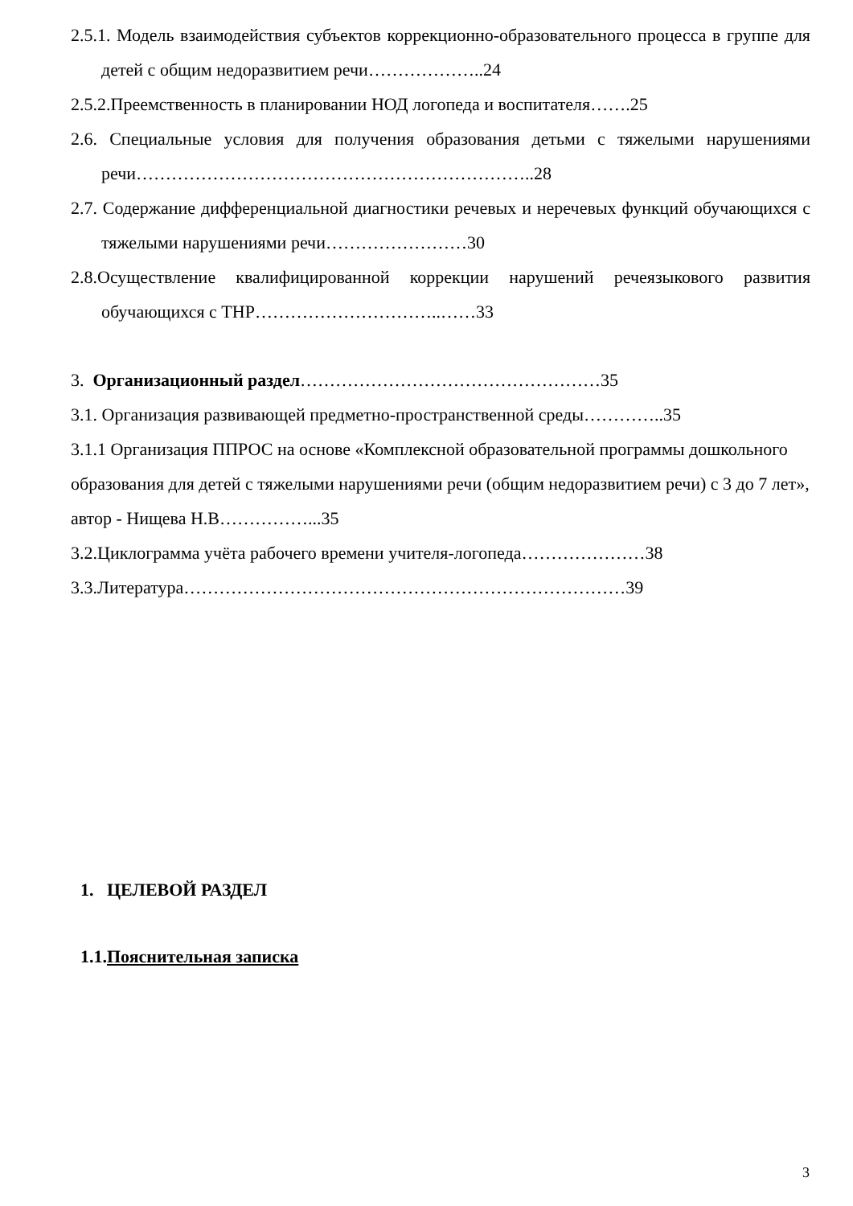2.5.1. Модель взаимодействия субъектов коррекционно-образовательного процесса в группе для детей с общим недоразвитием речи………………..24
2.5.2.Преемственность в планировании НОД логопеда и воспитателя…….25
2.6. Специальные условия для получения образования детьми с тяжелыми нарушениями речи…………………………………………………………..28
2.7. Содержание дифференциальной диагностики речевых и неречевых функций обучающихся с тяжелыми нарушениями речи……………………30
2.8.Осуществление квалифицированной коррекции нарушений речеязыкового развития обучающихся с ТНР…………………………..……33
3. Организационный раздел……………………………………………35
3.1. Организация развивающей предметно-пространственной среды…………..35
3.1.1 Организация ППРОС на основе «Комплексной образовательной программы дошкольного образования для детей с тяжелыми нарушениями речи (общим недоразвитием речи) с 3 до 7 лет», автор - Нищева Н.В……………...35
3.2.Циклограмма учёта рабочего времени учителя-логопеда…………………38
3.3.Литература…………………………………………………………………39
1. ЦЕЛЕВОЙ РАЗДЕЛ
1.1.Пояснительная записка
3